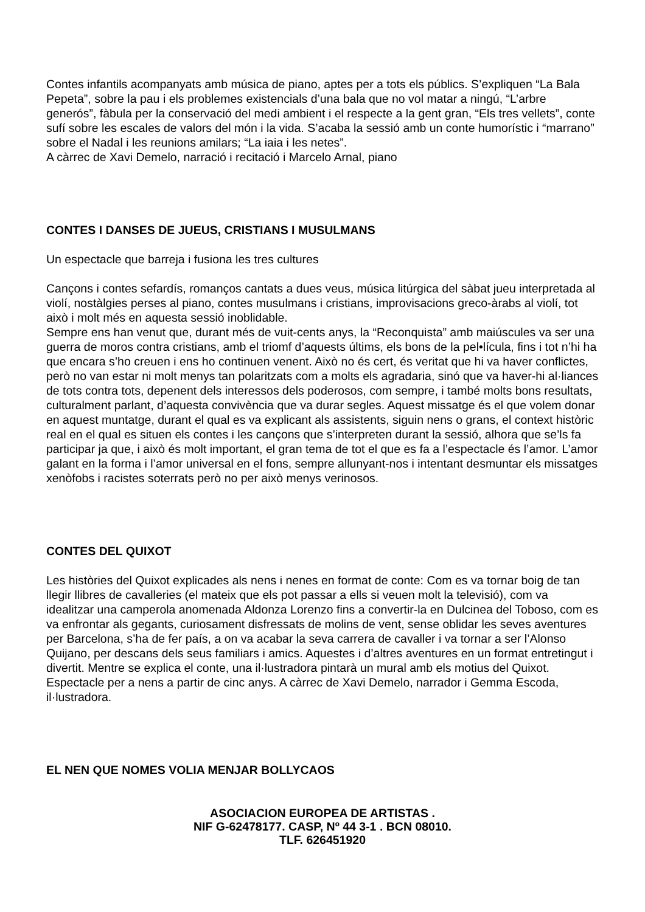Contes infantils acompanyats amb música de piano, aptes per a tots els públics. S’expliquen “La Bala Pepeta”, sobre la pau i els problemes existencials d’una bala que no vol matar a ningú, “L’arbre generós”, fàbula per la conservació del medi ambient i el respecte a la gent gran, “Els tres vellets”, conte sufí sobre les escales de valors del món i la vida. S’acaba la sessió amb un conte humorístic i “marrano” sobre el Nadal i les reunions amilars; “La iaia i les netes”.
A càrrec de Xavi Demelo, narració i recitació i Marcelo Arnal, piano
CONTES I DANSES DE JUEUS, CRISTIANS I MUSULMANS
Un espectacle que barreja i fusiona les tres cultures
Cançons i contes sefardís, romanços cantats a dues veus, música litúrgica del sàbat jueu interpretada al violí, nostàlgies perses al piano, contes musulmans i cristians, improvisacions greco-àrabs al violí, tot això i molt més en aquesta sessió inoblidable.
Sempre ens han venut que, durant més de vuit-cents anys, la “Reconquista” amb maiúscules va ser una guerra de moros contra cristians, amb el triomf d’aquests últims, els bons de la pel•lícula, fins i tot n’hi ha que encara s’ho creuen i ens ho continuen venent. Això no és cert, és veritat que hi va haver conflictes, però no van estar ni molt menys tan polaritzats com a molts els agradaria, sinó que va haver-hi al·liances de tots contra tots, depenent dels interessos dels poderosos, com sempre, i també molts bons resultats, culturalment parlant, d’aquesta convivència que va durar segles. Aquest missatge és el que volem donar en aquest muntatge, durant el qual es va explicant als assistents, siguin nens o grans, el context històric real en el qual es situen els contes i les cançons que s’interpreten durant la sessió, alhora que se’ls fa participar ja que, i això és molt important, el gran tema de tot el que es fa a l’espectacle és l’amor. L’amor galant en la forma i l’amor universal en el fons, sempre allunyant-nos i intentant desmuntar els missatges xenòfobs i racistes soterrats però no per això menys verinosos.
CONTES DEL QUIXOT
Les històries del Quixot explicades als nens i nenes en format de conte: Com es va tornar boig de tan llegir llibres de cavalleries (el mateix que els pot passar a ells si veuen molt la televisió), com va idealitzar una camperola anomenada Aldonza Lorenzo fins a convertir-la en Dulcinea del Toboso, com es va enfrontar als gegants, curiosament disfressats de molins de vent, sense oblidar les seves aventures per Barcelona, s’ha de fer país, a on va acabar la seva carrera de cavaller i va tornar a ser l’Alonso Quijano, per descans dels seus familiars i amics. Aquestes i d’altres aventures en un format entretingut i divertit. Mentre se explica el conte, una il·lustradora pintarà un mural amb els motius del Quixot. Espectacle per a nens a partir de cinc anys. A càrrec de Xavi Demelo, narrador i Gemma Escoda, il·lustradora.
EL NEN QUE NOMES VOLIA MENJAR BOLLYCAOS
ASOCIACION EUROPEA DE ARTISTAS .
NIF G-62478177. CASP, Nº 44 3-1 . BCN 08010.
TLF. 626451920